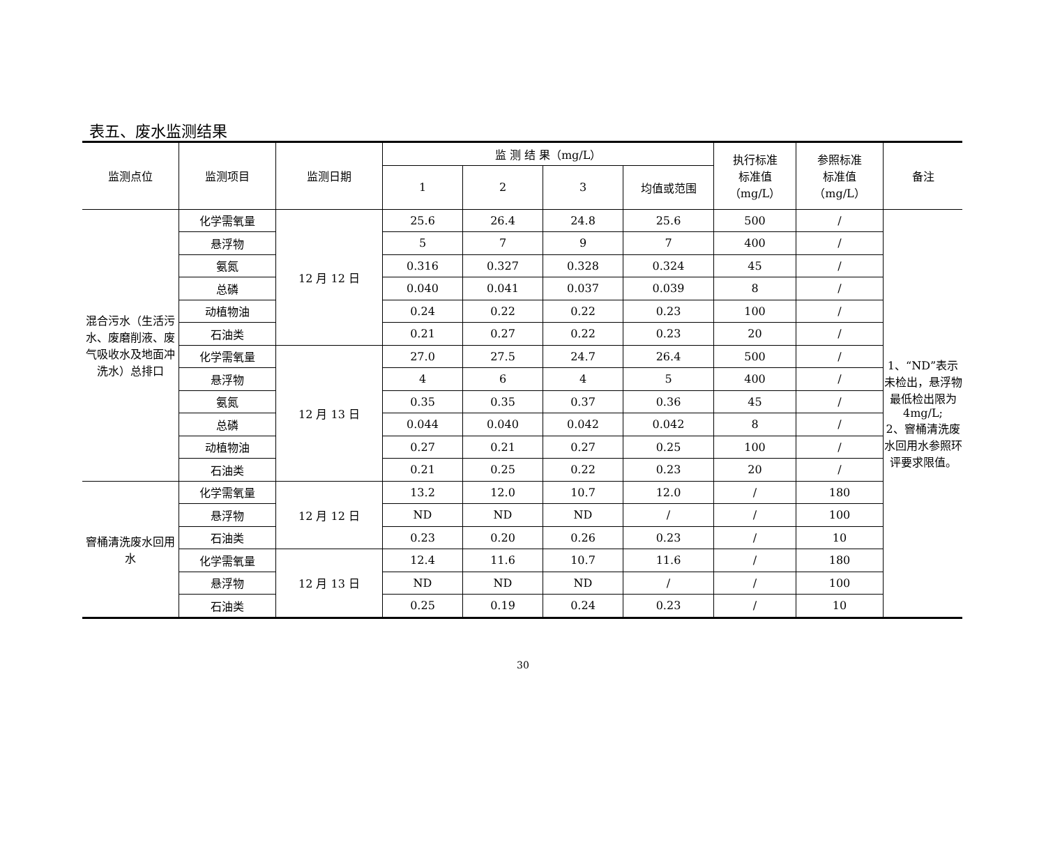表五、废水监测结果
| 监测点位 | 监测项目 | 监测日期 | 监 测 结 果（mg/L） | | | | 执行标准 标准值 （mg/L） | 参照标准 标准值 （mg/L） | 备注 |
| --- | --- | --- | --- | --- | --- | --- | --- | --- | --- |
| | | | 1 | 2 | 3 | 均值或范围 | | | |
| 混合污水（生活污水、废磨削液、废气吸收水及地面冲洗水）总排口 | 化学需氧量 | 12 月 12 日 | 25.6 | 26.4 | 24.8 | 25.6 | 500 | / | 1、“ND”表示未检出，悬浮物最低检出限为4mg/L; 2、窨桶清洗废水回用水参照环评要求限值。 |
| | 悬浮物 | | 5 | 7 | 9 | 7 | 400 | / | |
| | 氨氮 | | 0.316 | 0.327 | 0.328 | 0.324 | 45 | / | |
| | 总磷 | | 0.040 | 0.041 | 0.037 | 0.039 | 8 | / | |
| | 动植物油 | | 0.24 | 0.22 | 0.22 | 0.23 | 100 | / | |
| | 石油类 | | 0.21 | 0.27 | 0.22 | 0.23 | 20 | / | |
| | 化学需氧量 | 12 月 13 日 | 27.0 | 27.5 | 24.7 | 26.4 | 500 | / | |
| | 悬浮物 | | 4 | 6 | 4 | 5 | 400 | / | |
| | 氨氮 | | 0.35 | 0.35 | 0.37 | 0.36 | 45 | / | |
| | 总磷 | | 0.044 | 0.040 | 0.042 | 0.042 | 8 | / | |
| | 动植物油 | | 0.27 | 0.21 | 0.27 | 0.25 | 100 | / | |
| | 石油类 | | 0.21 | 0.25 | 0.22 | 0.23 | 20 | / | |
| 窨桶清洗废水回用水 | 化学需氧量 | 12 月 12 日 | 13.2 | 12.0 | 10.7 | 12.0 | / | 180 | |
| | 悬浮物 | | ND | ND | ND | / | / | 100 | |
| | 石油类 | | 0.23 | 0.20 | 0.26 | 0.23 | / | 10 | |
| | 化学需氧量 | 12 月 13 日 | 12.4 | 11.6 | 10.7 | 11.6 | / | 180 | |
| | 悬浮物 | | ND | ND | ND | / | / | 100 | |
| | 石油类 | | 0.25 | 0.19 | 0.24 | 0.23 | / | 10 | |
30